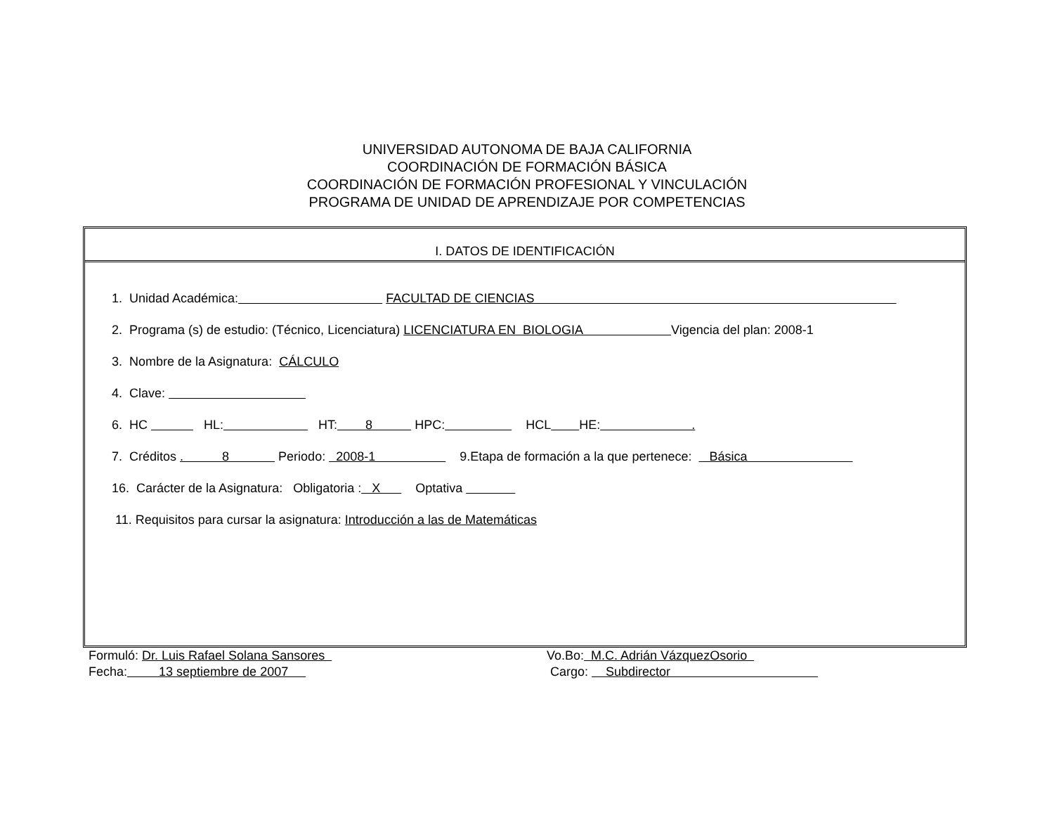UNIVERSIDAD AUTONOMA DE BAJA CALIFORNIA
COORDINACIÓN DE FORMACIÓN BÁSICA
COORDINACIÓN DE FORMACIÓN PROFESIONAL Y VINCULACIÓN
PROGRAMA DE UNIDAD DE APRENDIZAJE POR COMPETENCIAS
I. DATOS DE IDENTIFICACIÓN
1. Unidad Académica: FACULTAD DE CIENCIAS
2. Programa (s) de estudio: (Técnico, Licenciatura) LICENCIATURA EN BIOLOGIA Vigencia del plan: 2008-1
3. Nombre de la Asignatura: CÁLCULO
4. Clave:
6. HC HL: HT: 8 HPC: HCL HE: .
7. Créditos . 8 Periodo: 2008-1 9.Etapa de formación a la que pertenece: Básica
16. Carácter de la Asignatura: Obligatoria : X Optativa
11. Requisitos para cursar la asignatura: Introducción a las de Matemáticas
Formuló: Dr. Luis Rafael Solana Sansores
Vo.Bo: M.C. Adrián VázquezOsorio
Fecha: 13 septiembre de 2007
Cargo: Subdirector